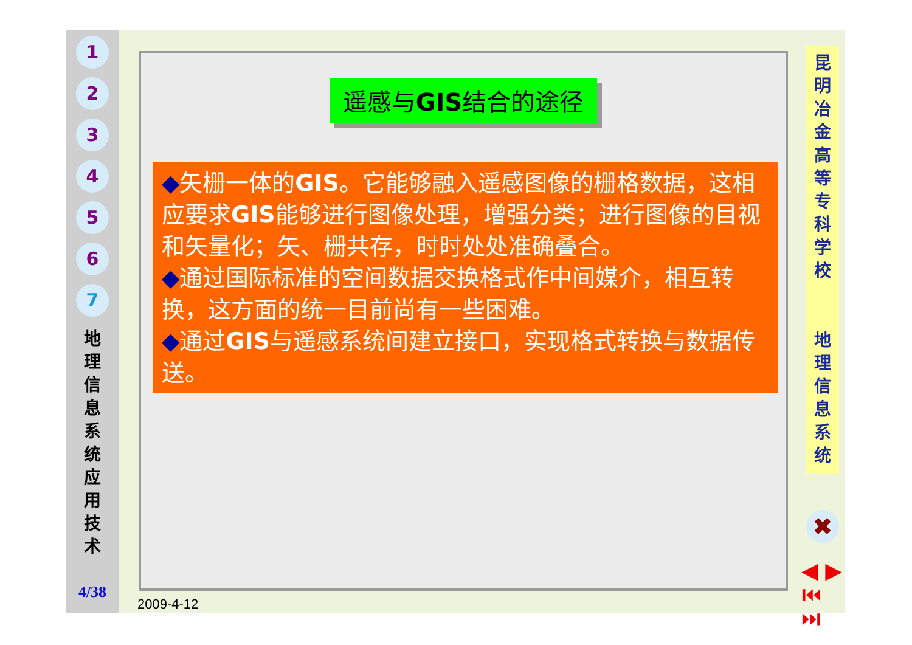1
2
3
4
5
6
7
地 理 信 息 系 统 应 用 技 术
4/38
遥感与GIS结合的途径
◆矢栅一体的GIS。它能够融入遥感图像的栅格数据，这相应要求GIS能够进行图像处理，增强分类；进行图像的目视和矢量化；矢、栅共存，时时处处准确叠合。
◆通过国际标准的空间数据交换格式作中间媒介，相互转换，这方面的统一目前尚有一些困难。
◆通过GIS与遥感系统间建立接口，实现格式转换与数据传送。
昆明冶金高等专科学校
地理信息系统
✖
◀ ▶
⏮ ⏭
2009-4-12